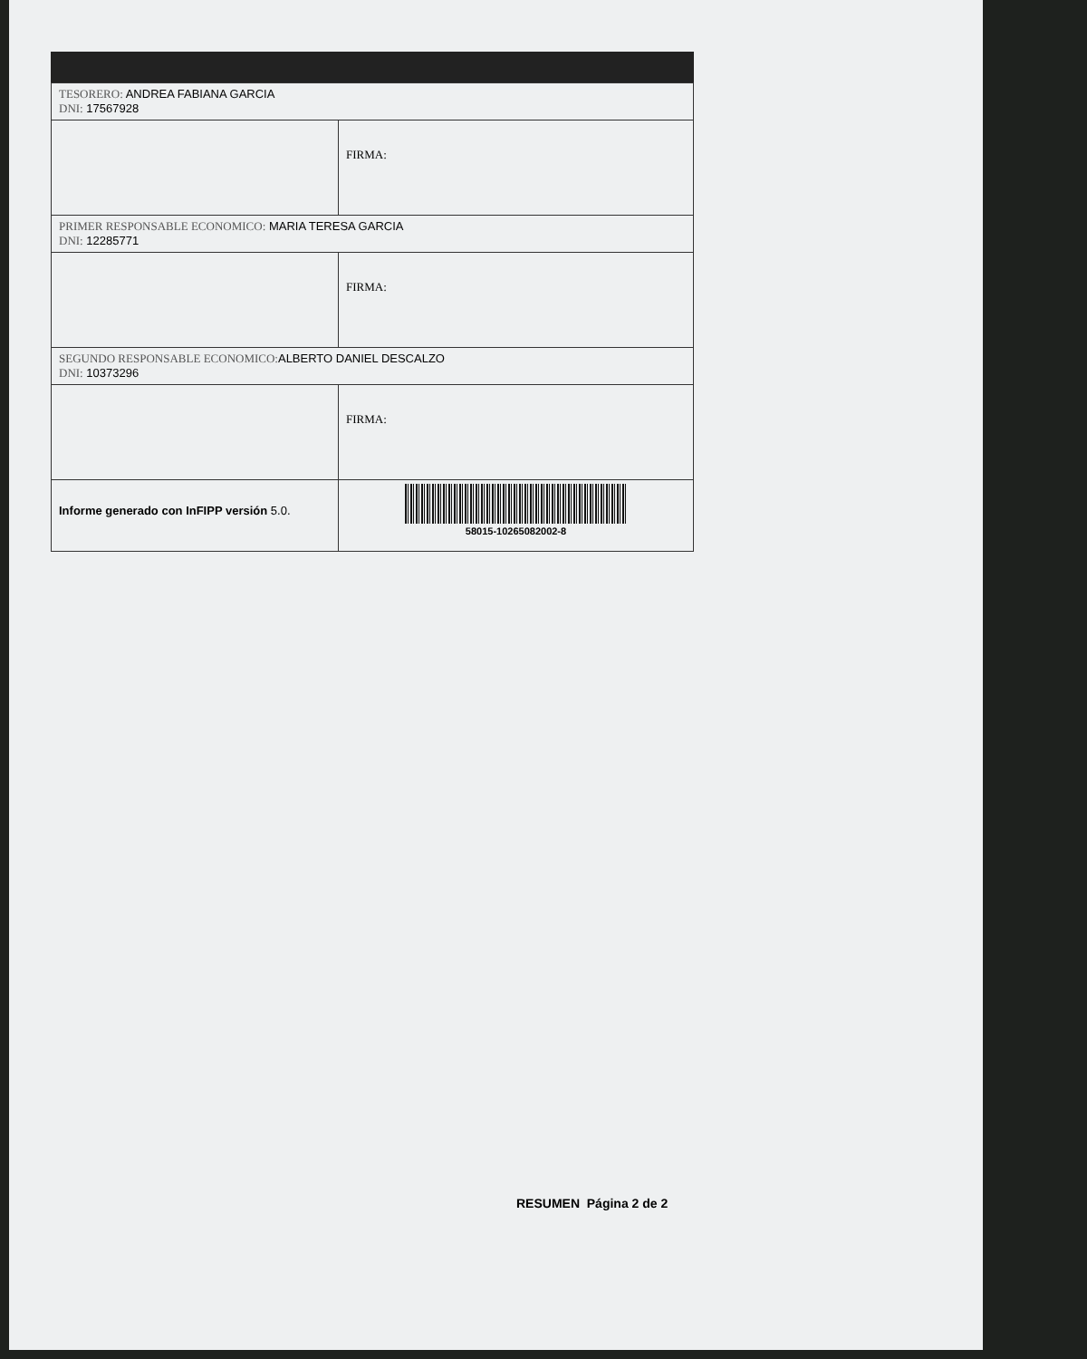| TESORERO: ANDREA FABIANA GARCIA DNI: 17567928 | |
| | FIRMA: |
| PRIMER RESPONSABLE ECONOMICO: MARIA TERESA GARCIA DNI: 12285771 | |
| | FIRMA: |
| SEGUNDO RESPONSABLE ECONOMICO: ALBERTO DANIEL DESCALZO DNI: 10373296 | |
| | FIRMA: |
| Informe generado con InFIPP versión 5.0. | 58015-10265082002-8 |
RESUMEN Página 2 de 2